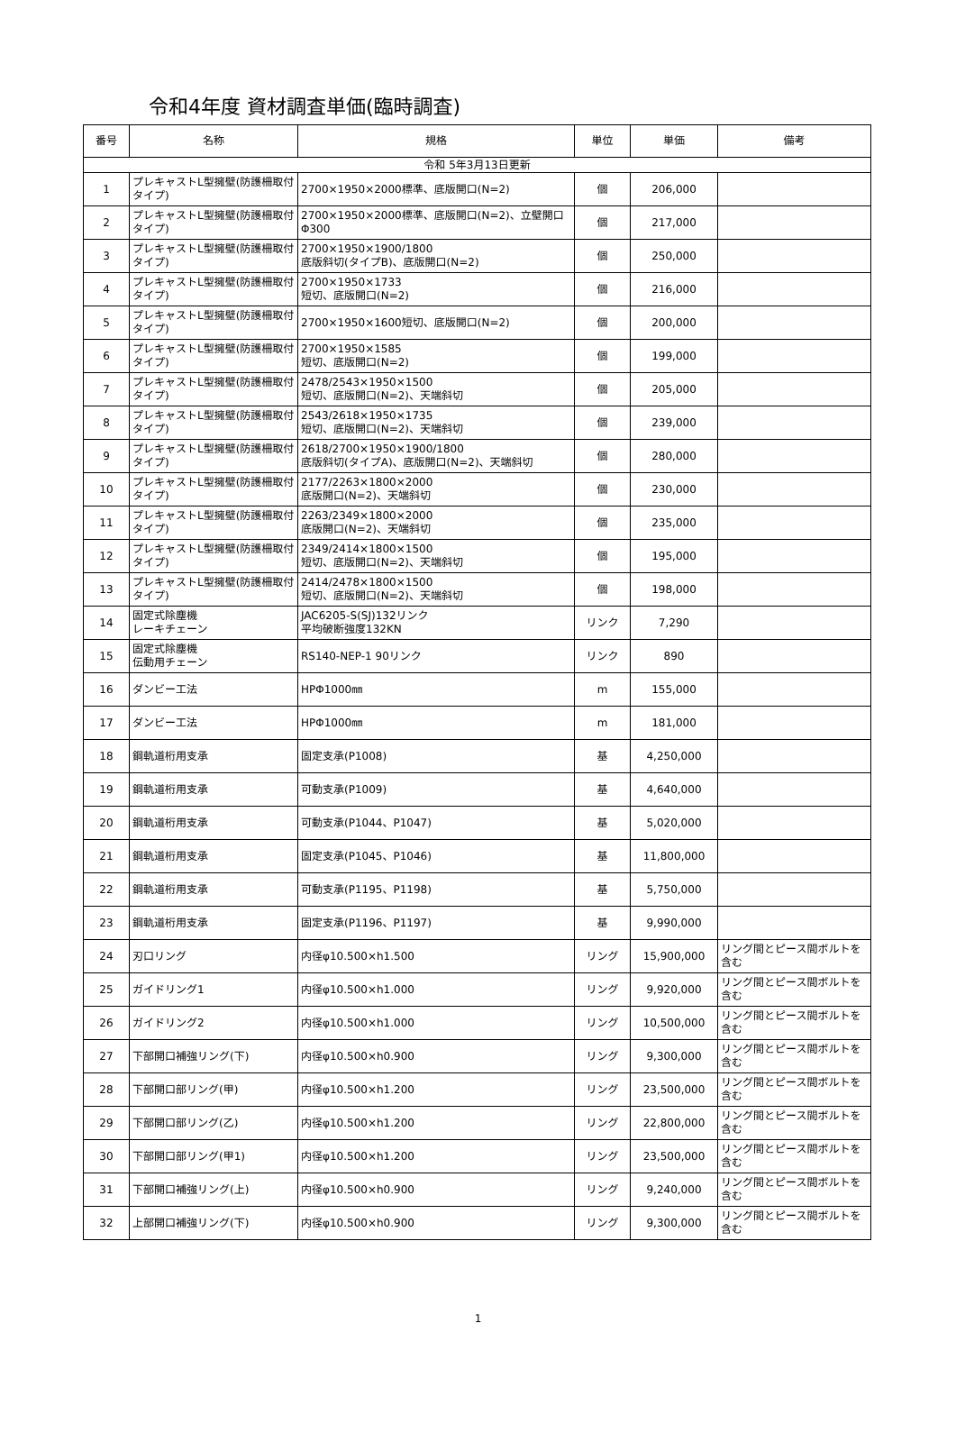令和4年度 資材調査単価(臨時調査)
| 番号 | 名称 | 規格 | 単位 | 単価 | 備考 |
| --- | --- | --- | --- | --- | --- |
| 令和 5年3月13日更新 | | | | | |
| 1 | プレキャストL型擁壁(防護柵取付タイプ) | 2700×1950×2000標準、底版開口(N=2) | 個 | 206,000 | |
| 2 | プレキャストL型擁壁(防護柵取付タイプ) | 2700×1950×2000標準、底版開口(N=2)、立壁開口Φ300 | 個 | 217,000 | |
| 3 | プレキャストL型擁壁(防護柵取付タイプ) | 2700×1950×1900/1800 底版斜切(タイプB)、底版開口(N=2) | 個 | 250,000 | |
| 4 | プレキャストL型擁壁(防護柵取付タイプ) | 2700×1950×1733 短切、底版開口(N=2) | 個 | 216,000 | |
| 5 | プレキャストL型擁壁(防護柵取付タイプ) | 2700×1950×1600短切、底版開口(N=2) | 個 | 200,000 | |
| 6 | プレキャストL型擁壁(防護柵取付タイプ) | 2700×1950×1585 短切、底版開口(N=2) | 個 | 199,000 | |
| 7 | プレキャストL型擁壁(防護柵取付タイプ) | 2478/2543×1950×1500 短切、底版開口(N=2)、天端斜切 | 個 | 205,000 | |
| 8 | プレキャストL型擁壁(防護柵取付タイプ) | 2543/2618×1950×1735 短切、底版開口(N=2)、天端斜切 | 個 | 239,000 | |
| 9 | プレキャストL型擁壁(防護柵取付タイプ) | 2618/2700×1950×1900/1800 底版斜切(タイプA)、底版開口(N=2)、天端斜切 | 個 | 280,000 | |
| 10 | プレキャストL型擁壁(防護柵取付タイプ) | 2177/2263×1800×2000 底版開口(N=2)、天端斜切 | 個 | 230,000 | |
| 11 | プレキャストL型擁壁(防護柵取付タイプ) | 2263/2349×1800×2000 底版開口(N=2)、天端斜切 | 個 | 235,000 | |
| 12 | プレキャストL型擁壁(防護柵取付タイプ) | 2349/2414×1800×1500 短切、底版開口(N=2)、天端斜切 | 個 | 195,000 | |
| 13 | プレキャストL型擁壁(防護柵取付タイプ) | 2414/2478×1800×1500 短切、底版開口(N=2)、天端斜切 | 個 | 198,000 | |
| 14 | 固定式除塵機 レーキチェーン | JAC6205-S(SJ)132リンク 平均破断強度132KN | リンク | 7,290 | |
| 15 | 固定式除塵機 伝動用チェーン | RS140-NEP-1 90リンク | リンク | 890 | |
| 16 | ダンビー工法 | HPΦ1000㎜ | m | 155,000 | |
| 17 | ダンビー工法 | HPΦ1000㎜ | m | 181,000 | |
| 18 | 鋼軌道桁用支承 | 固定支承(P1008) | 基 | 4,250,000 | |
| 19 | 鋼軌道桁用支承 | 可動支承(P1009) | 基 | 4,640,000 | |
| 20 | 鋼軌道桁用支承 | 可動支承(P1044、P1047) | 基 | 5,020,000 | |
| 21 | 鋼軌道桁用支承 | 固定支承(P1045、P1046) | 基 | 11,800,000 | |
| 22 | 鋼軌道桁用支承 | 可動支承(P1195、P1198) | 基 | 5,750,000 | |
| 23 | 鋼軌道桁用支承 | 固定支承(P1196、P1197) | 基 | 9,990,000 | |
| 24 | 刃口リング | 内径φ10.500×h1.500 | リング | 15,900,000 | リング間とピース間ボルトを含む |
| 25 | ガイドリング1 | 内径φ10.500×h1.000 | リング | 9,920,000 | リング間とピース間ボルトを含む |
| 26 | ガイドリング2 | 内径φ10.500×h1.000 | リング | 10,500,000 | リング間とピース間ボルトを含む |
| 27 | 下部開口補強リング(下) | 内径φ10.500×h0.900 | リング | 9,300,000 | リング間とピース間ボルトを含む |
| 28 | 下部開口部リング(甲) | 内径φ10.500×h1.200 | リング | 23,500,000 | リング間とピース間ボルトを含む |
| 29 | 下部開口部リング(乙) | 内径φ10.500×h1.200 | リング | 22,800,000 | リング間とピース間ボルトを含む |
| 30 | 下部開口部リング(甲1) | 内径φ10.500×h1.200 | リング | 23,500,000 | リング間とピース間ボルトを含む |
| 31 | 下部開口補強リング(上) | 内径φ10.500×h0.900 | リング | 9,240,000 | リング間とピース間ボルトを含む |
| 32 | 上部開口補強リング(下) | 内径φ10.500×h0.900 | リング | 9,300,000 | リング間とピース間ボルトを含む |
1